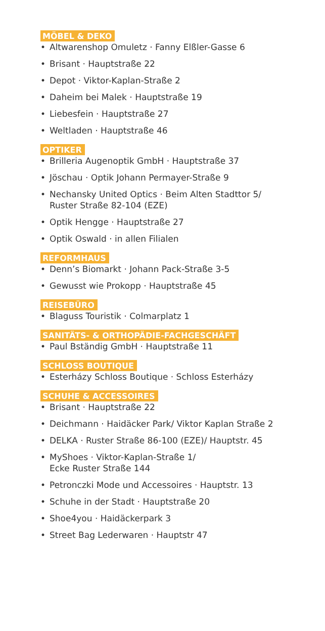MÖBEL & DEKO
• Altwarenshop Omuletz · Fanny Elßler-Gasse 6
• Brisant · Hauptstraße 22
• Depot · Viktor-Kaplan-Straße 2
• Daheim bei Malek · Hauptstraße 19
• Liebesfein · Hauptstraße 27
• Weltladen · Hauptstraße 46
OPTIKER
• Brilleria Augenoptik GmbH · Hauptstraße 37
• Jöschau · Optik Johann Permayer-Straße 9
• Nechansky United Optics · Beim Alten Stadttor 5/
Ruster Straße 82-104 (EZE)
• Optik Hengge · Hauptstraße 27
• Optik Oswald · in allen Filialen
REFORMHAUS
• Denn’s Biomarkt · Johann Pack-Straße 3-5
• Gewusst wie Prokopp · Hauptstraße 45
REISEBÜRO
• Blaguss Touristik · Colmarplatz 1
SANITÄTS- & ORTHOPÄDIE-FACHGESCHÄFT
• Paul Bständig GmbH · Hauptstraße 11
SCHLOSS BOUTIQUE
• Esterházy Schloss Boutique · Schloss Esterházy
SCHUHE & ACCESSOIRES
• Brisant · Hauptstraße 22
• Deichmann · Haidäcker Park/ Viktor Kaplan Straße 2
• DELKA · Ruster Straße 86-100 (EZE)/ Hauptstr. 45
• MyShoes · Viktor-Kaplan-Straße 1/
Ecke Ruster Straße 144
• Petronczki Mode und Accessoires · Hauptstr. 13
• Schuhe in der Stadt · Hauptstraße 20
• Shoe4you · Haidäckerpark 3
• Street Bag Lederwaren · Hauptstr 47